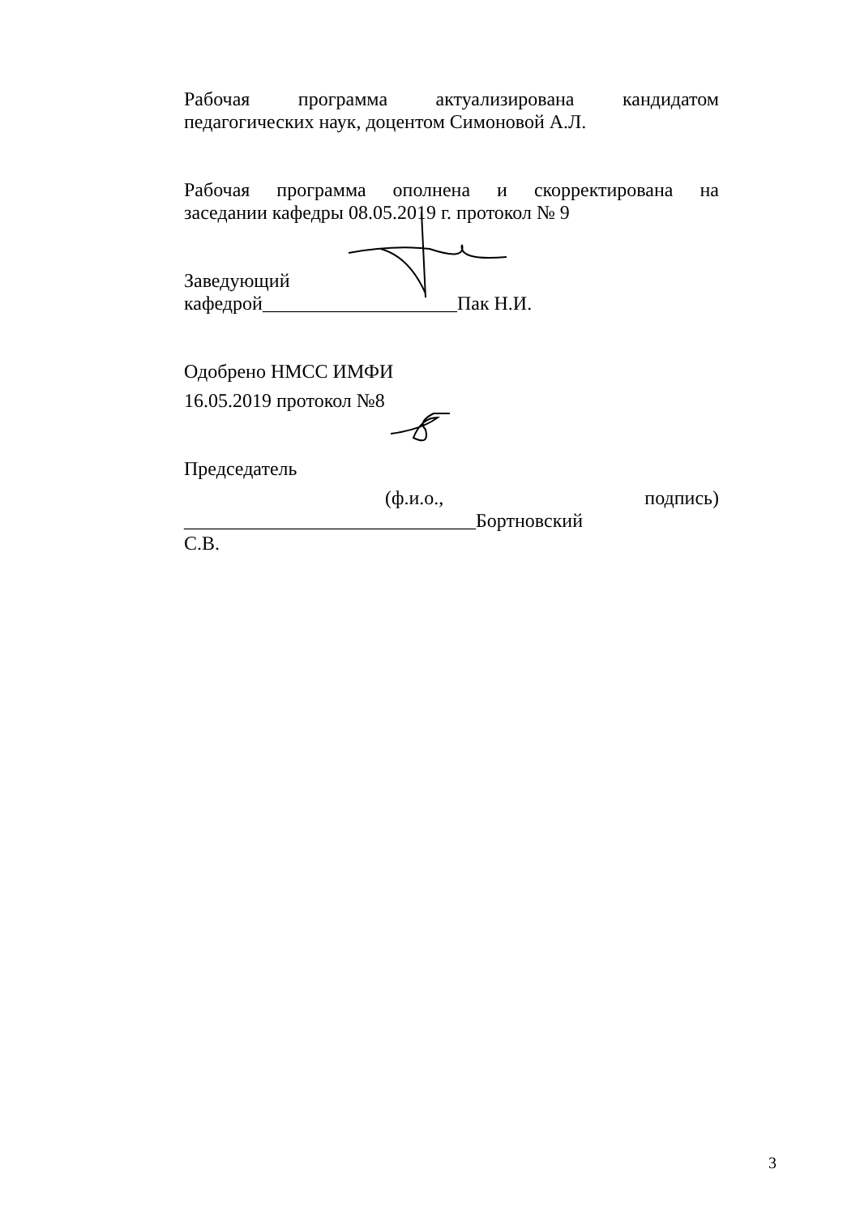Рабочая программа актуализирована кандидатом
педагогических наук, доцентом Симоновой А.Л.
Рабочая программа ополнена и скорректирована на
заседании кафедры 08.05.2019 г. протокол № 9
Заведующий
кафедрой____________________Пак Н.И.
Одобрено НМСС ИМФИ
16.05.2019 протокол №8
Председатель
(ф.и.о., подпись) ______________________________Бортновский
С.В.
3